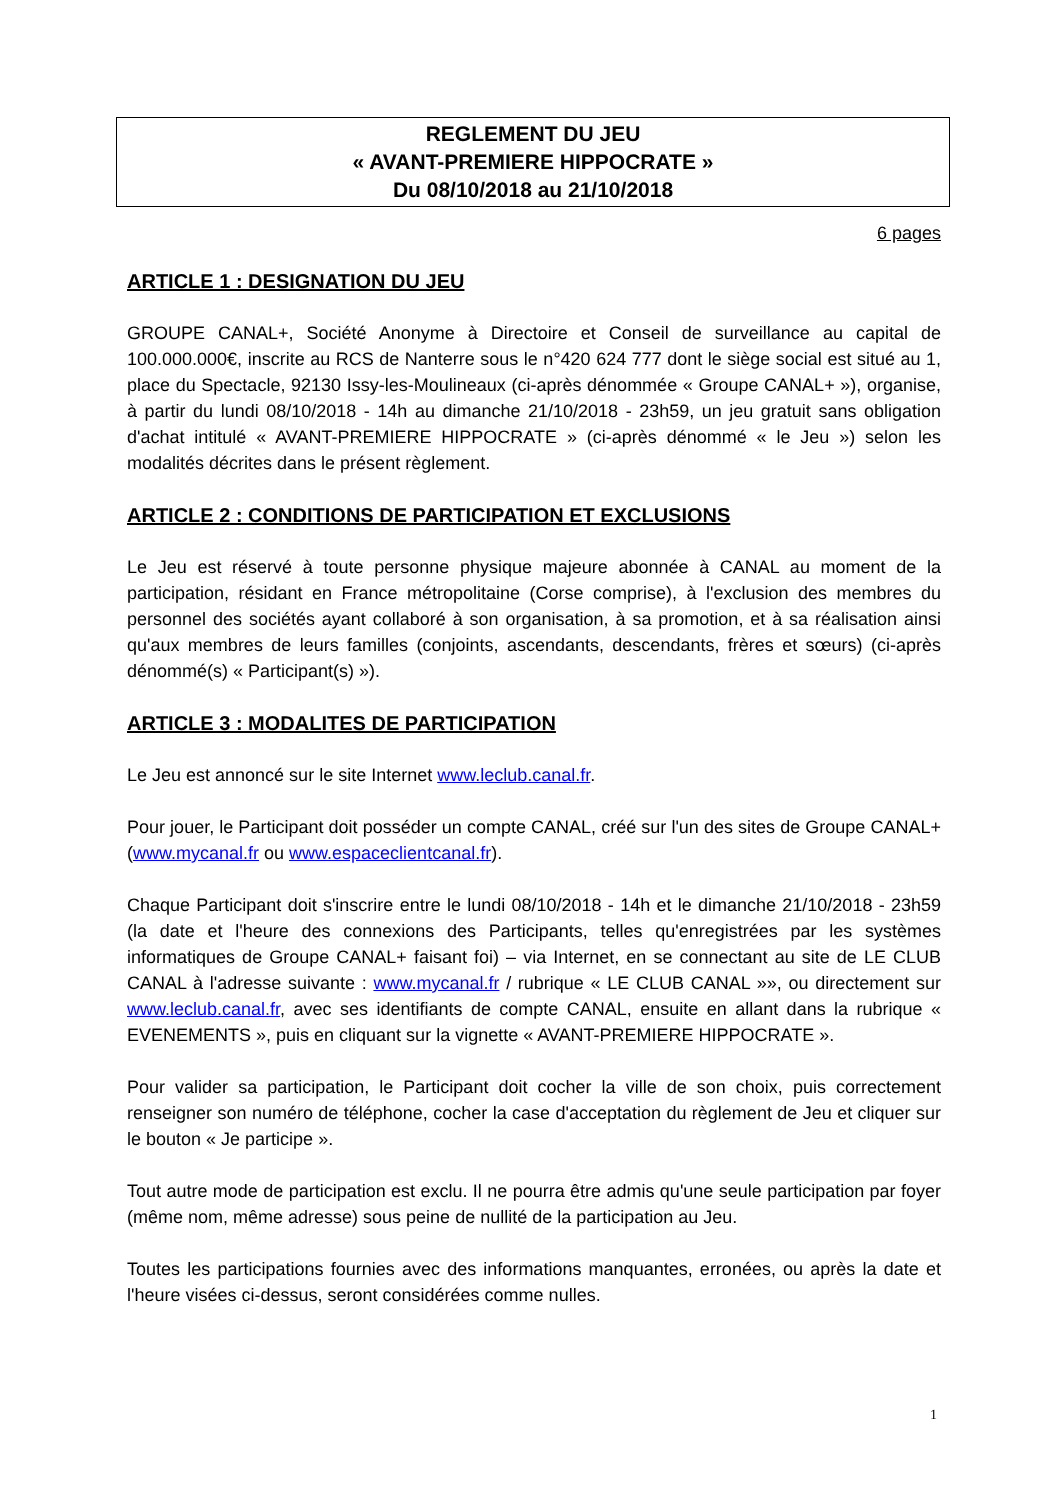REGLEMENT DU JEU
« AVANT-PREMIERE HIPPOCRATE »
Du 08/10/2018 au 21/10/2018
6 pages
ARTICLE 1 : DESIGNATION DU JEU
GROUPE CANAL+, Société Anonyme à Directoire et Conseil de surveillance au capital de 100.000.000€, inscrite au RCS de Nanterre sous le n°420 624 777 dont le siège social est situé au 1, place du Spectacle, 92130 Issy-les-Moulineaux (ci-après dénommée « Groupe CANAL+ »), organise, à partir du lundi 08/10/2018 - 14h au dimanche 21/10/2018 - 23h59, un jeu gratuit sans obligation d'achat intitulé « AVANT-PREMIERE HIPPOCRATE » (ci-après dénommé « le Jeu ») selon les modalités décrites dans le présent règlement.
ARTICLE 2 : CONDITIONS DE PARTICIPATION ET EXCLUSIONS
Le Jeu est réservé à toute personne physique majeure abonnée à CANAL au moment de la participation, résidant en France métropolitaine (Corse comprise), à l'exclusion des membres du personnel des sociétés ayant collaboré à son organisation, à sa promotion, et à sa réalisation ainsi qu'aux membres de leurs familles (conjoints, ascendants, descendants, frères et sœurs) (ci-après dénommé(s) « Participant(s) »).
ARTICLE 3 : MODALITES DE PARTICIPATION
Le Jeu est annoncé sur le site Internet www.leclub.canal.fr.
Pour jouer, le Participant doit posséder un compte CANAL, créé sur l'un des sites de Groupe CANAL+ (www.mycanal.fr ou www.espaceclientcanal.fr).
Chaque Participant doit s'inscrire entre le lundi 08/10/2018 - 14h et le dimanche 21/10/2018 - 23h59 (la date et l'heure des connexions des Participants, telles qu'enregistrées par les systèmes informatiques de Groupe CANAL+ faisant foi) – via Internet, en se connectant au site de LE CLUB CANAL à l'adresse suivante : www.mycanal.fr / rubrique « LE CLUB CANAL »», ou directement sur www.leclub.canal.fr, avec ses identifiants de compte CANAL, ensuite en allant dans la rubrique « EVENEMENTS », puis en cliquant sur la vignette « AVANT-PREMIERE HIPPOCRATE ».
Pour valider sa participation, le Participant doit cocher la ville de son choix, puis correctement renseigner son numéro de téléphone, cocher la case d'acceptation du règlement de Jeu et cliquer sur le bouton « Je participe ».
Tout autre mode de participation est exclu. Il ne pourra être admis qu'une seule participation par foyer (même nom, même adresse) sous peine de nullité de la participation au Jeu.
Toutes les participations fournies avec des informations manquantes, erronées, ou après la date et l'heure visées ci-dessus, seront considérées comme nulles.
1